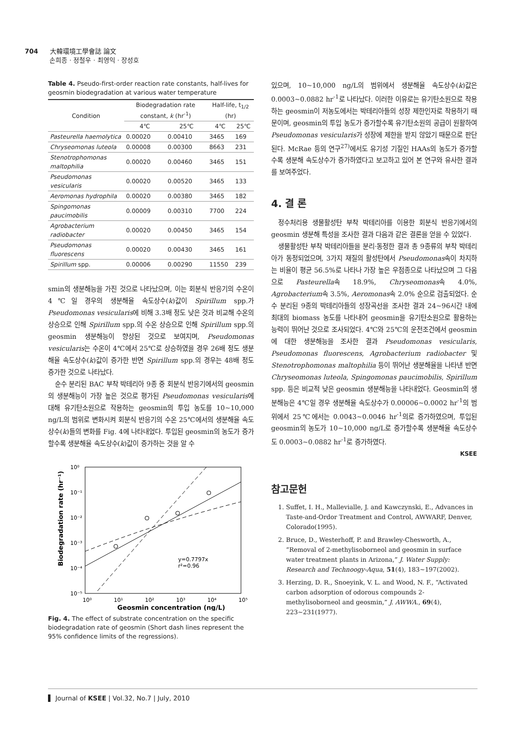704 大韓環境工學會誌 論文
손희종 · 정철우 · 최영익 · 장성호
Table 4. Pseudo-first-order reaction rate constants, half-lives for geosmin biodegradation at various water temperature
| Condition | Biodegradation rate constant, k (hr<sup>-1</sup>) | | Half-life, t<sub>1/2</sub> (hr) | |
| --- | --- | --- | --- | --- |
| | 4℃ | 25℃ | 4℃ | 25℃ |
| Pasteurella haemolytica | 0.00020 | 0.00410 | 3465 | 169 |
| Chryseomonas luteola | 0.00008 | 0.00300 | 8663 | 231 |
| Stenotrophomonas maltophilia | 0.00020 | 0.00460 | 3465 | 151 |
| Pseudomonas vesicularis | 0.00020 | 0.00520 | 3465 | 133 |
| Aeromonas hydrophila | 0.00020 | 0.00380 | 3465 | 182 |
| Spingomonas paucimobilis | 0.00009 | 0.00310 | 7700 | 224 |
| Agrobacterium radiobacter | 0.00020 | 0.00450 | 3465 | 154 |
| Pseudomonas fluorescens | 0.00020 | 0.00430 | 3465 | 161 |
| Spirillum spp. | 0.00006 | 0.00290 | 11550 | 239 |
smin의 생분해능을 가진 것으로 나타났으며, 이는 회분식 반응기의 수온이 4℃일 경우의 생분해율 속도상수(k)값이 Spirillum spp.가 Pseudomonas vesicularis에 비해 3.3배 정도 낮은 것과 비교해 수온의 상승으로 인해 Spirillum spp.의 수온 상승으로 인해 Spirillum spp.의 geosmin 생분해능이 향상된 것으로 보여지며, Pseudomonas vesicularis는 수온이 4℃에서 25℃로 상승하였을 경우 26배 정도 생분해율 속도상수(k)값이 증가한 반면 Spirillum spp.의 경우는 48배 정도 증가한 것으로 나타났다.
순수 분리된 BAC 부착 박테리아 9종 중 회분식 반응기에서의 geosmin의 생분해능이 가장 높은 것으로 평가된 Pseudomonas vesicularis에 대해 유기탄소원으로 작용하는 geosmin의 투입 농도를 10~10,000 ng/L의 범위로 변화시켜 회분식 반응기의 수온 25℃에서의 생분해율 속도상수(k)들의 변화를 Fig. 4에 나타내었다. 투입된 geosmin의 농도가 증가할수록 생분해율 속도상수(k)값이 증가하는 것을 알 수
10⁰
10⁻¹
10⁻²
10⁻³
10⁻⁴
10⁻⁵
10⁰
10¹
10²
10³
10⁴
10⁵
Biodegradation rate (hr⁻¹)
Geosmin concentration (ng/L)
y=0.7797x
r²=0.96
Fig. 4. The effect of substrate concentration on the specific biodegradation rate of geosmin (Short dash lines represent the 95% confidence limits of the regressions).
있으며, 10~10,000 ng/L의 범위에서 생분해율 속도상수(k)값은 0.0003~0.0882 hr<sup>-1</sup>로 나타났다. 이러한 이유로는 유기탄소원으로 작용하는 geosmin이 저농도에서는 박테리아들의 성장 제한인자로 작용하기 때문이며, geosmin의 투입 농도가 증가할수록 유기탄소원의 공급이 원활하여 Pseudomonas vesicularis가 성장에 제한을 받지 않았기 때문으로 판단된다. McRae 등의 연구<sup>27)</sup>에서도 유기성 기질인 HAAs의 농도가 증가할수록 생분해 속도상수가 증가하였다고 보고하고 있어 본 연구와 유사한 결과를 보여주었다.
4. 결 론
정수처리용 생물활성탄 부착 박테리아를 이용한 회분식 반응기에서의 geosmin 생분해 특성을 조사한 결과 다음과 같은 결론을 얻을 수 있었다.
생물활성탄 부착 박테리아들을 분리·동정한 결과 총 9종류의 부착 박테리아가 동정되었으며, 3가지 재질의 활성탄에서 Pseudomonas속이 차지하는 비율이 평균 56.5%로 나타나 가장 높은 우점종으로 나타났으며 그 다음으로 Pasteurella속 18.9%, Chryseomonas속 4.0%, Agrobacterium속 3.5%, Aeromonas속 2.0% 순으로 검출되었다. 순수 분리된 9종의 박테리아들의 성장곡선을 조사한 결과 24~96시간 내에 최대의 biomass 농도를 나타내어 geosmin을 유기탄소원으로 활용하는 능력이 뛰어난 것으로 조사되었다. 4℃와 25℃의 운전조건에서 geosmin에 대한 생분해능을 조사한 결과 Pseudomonas vesicularis, Pseudomonas fluorescens, Agrobacterium radiobacter 및 Stenotrophomonas maltophilia 등이 뛰어난 생분해율을 나타낸 반면 Chryseomonas luteola, Spingomonas paucimobilis, Spirillum spp. 등은 비교적 낮은 geosmin 생분해능을 나타내었다. Geosmin의 생분해능은 4℃일 경우 생분해율 속도상수가 0.00006~0.0002 hr<sup>-1</sup>의 범위에서 25℃에서는 0.0043~0.0046 hr<sup>-1</sup>의로 증가하였으며, 투입된 geosmin의 농도가 10~10,000 ng/L로 증가할수록 생분해율 속도상수도 0.0003~0.0882 hr<sup>-1</sup>로 증가하였다.
KSEE
참고문헌
1. Suffet, I. H., Mallevialle, J. and Kawczynski, E., Advances in Taste-and-Ordor Treatment and Control, AWWARF, Denver, Colorado(1995).
2. Bruce, D., Westerhoff, P. and Brawley-Chesworth, A., “Removal of 2-methylisoborneol and geosmin in surface water treatment plants in Arizona,” J. Water Supply: Research and Technoogy-Aqua, 51(4), 183~197(2002).
3. Herzing, D. R., Snoeyink, V. L. and Wood, N. F., “Activated carbon adsorption of odorous compounds 2-methylisoborneol and geosmin,” J. AWWA., 69(4), 223~231(1977).
Journal of KSEE | Vol.32, No.7 | July, 2010